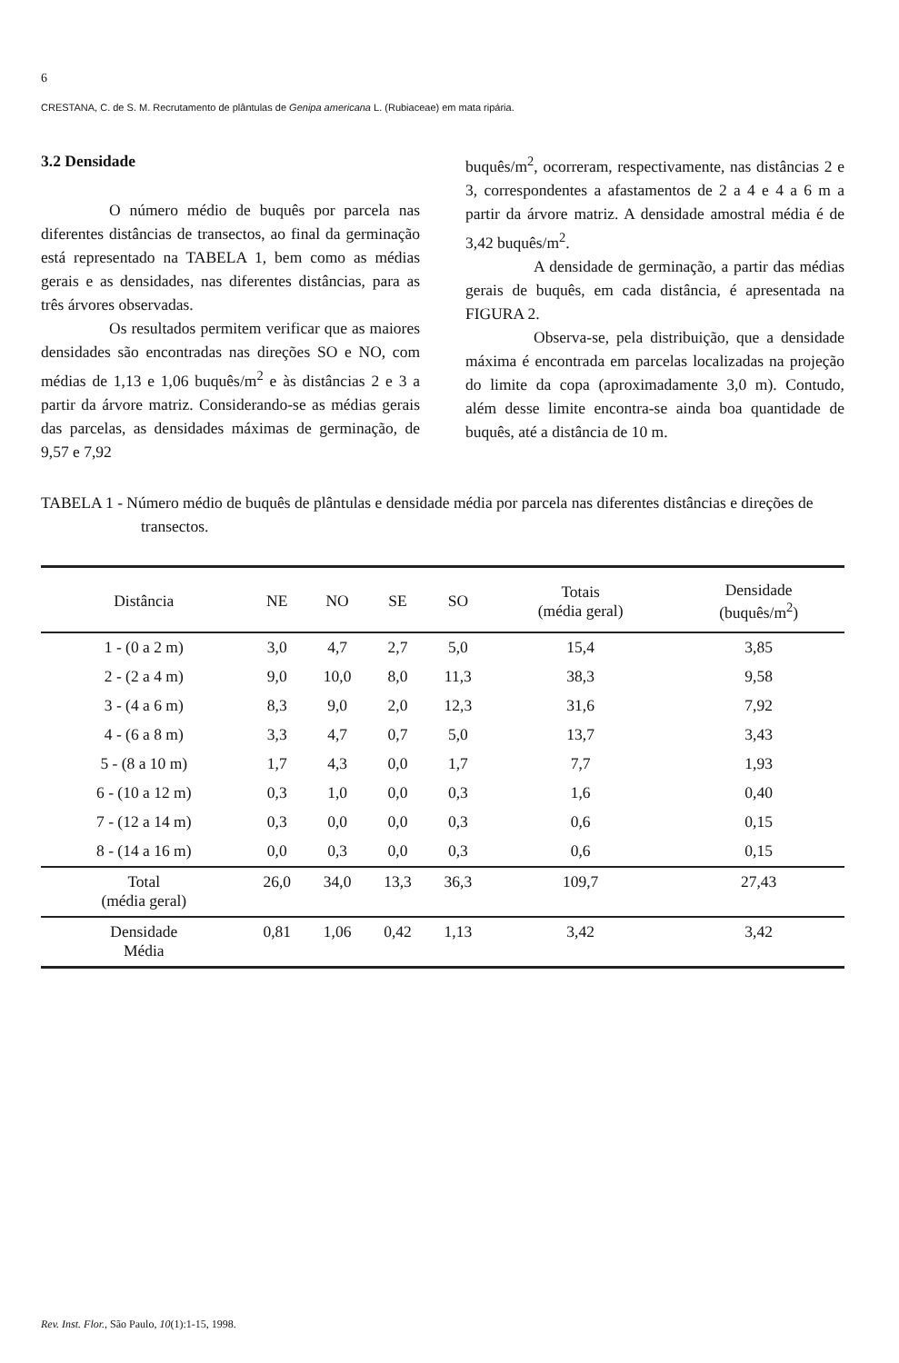6
CRESTANA, C. de S. M. Recrutamento de plântulas de Genipa americana L. (Rubiaceae) em mata ripária.
3.2 Densidade
O número médio de buquês por parcela nas diferentes distâncias de transectos, ao final da germinação está representado na TABELA 1, bem como as médias gerais e as densidades, nas diferentes distâncias, para as três árvores observadas.
Os resultados permitem verificar que as maiores densidades são encontradas nas direções SO e NO, com médias de 1,13 e 1,06 buquês/m<sup>2</sup> e às distâncias 2 e 3 a partir da árvore matriz. Considerando-se as médias gerais das parcelas, as densidades máximas de germinação, de 9,57 e 7,92
buquês/m<sup>2</sup>, ocorreram, respectivamente, nas distâncias 2 e 3, correspondentes a afastamentos de 2 a 4 e 4 a 6 m a partir da árvore matriz. A densidade amostral média é de 3,42 buquês/m<sup>2</sup>.
A densidade de germinação, a partir das médias gerais de buquês, em cada distância, é apresentada na FIGURA 2.
Observa-se, pela distribuição, que a densidade máxima é encontrada em parcelas localizadas na projeção do limite da copa (aproximadamente 3,0 m). Contudo, além desse limite encontra-se ainda boa quantidade de buquês, até a distância de 10 m.
TABELA 1 - Número médio de buquês de plântulas e densidade média por parcela nas diferentes distâncias e direções de transectos.
| Distância | NE | NO | SE | SO | Totais (média geral) | Densidade (buquês/m<sup>2</sup>) |
| --- | --- | --- | --- | --- | --- | --- |
| 1 - (0 a 2 m) | 3,0 | 4,7 | 2,7 | 5,0 | 15,4 | 3,85 |
| 2 - (2 a 4 m) | 9,0 | 10,0 | 8,0 | 11,3 | 38,3 | 9,58 |
| 3 - (4 a 6 m) | 8,3 | 9,0 | 2,0 | 12,3 | 31,6 | 7,92 |
| 4 - (6 a 8 m) | 3,3 | 4,7 | 0,7 | 5,0 | 13,7 | 3,43 |
| 5 - (8 a 10 m) | 1,7 | 4,3 | 0,0 | 1,7 | 7,7 | 1,93 |
| 6 - (10 a 12 m) | 0,3 | 1,0 | 0,0 | 0,3 | 1,6 | 0,40 |
| 7 - (12 a 14 m) | 0,3 | 0,0 | 0,0 | 0,3 | 0,6 | 0,15 |
| 8 - (14 a 16 m) | 0,0 | 0,3 | 0,0 | 0,3 | 0,6 | 0,15 |
| Total (média geral) | 26,0 | 34,0 | 13,3 | 36,3 | 109,7 | 27,43 |
| Densidade Média | 0,81 | 1,06 | 0,42 | 1,13 | 3,42 | 3,42 |
Rev. Inst. Flor., São Paulo, 10(1):1-15, 1998.